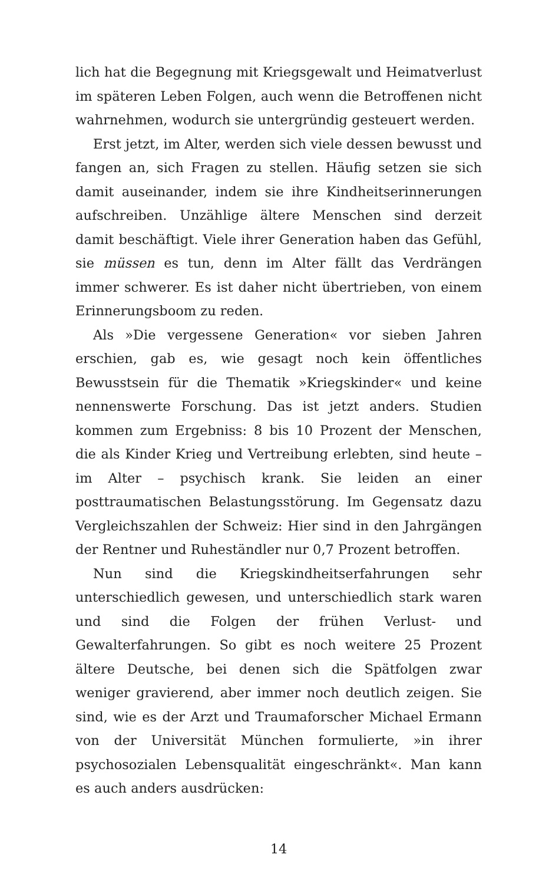lich hat die Begegnung mit Kriegsgewalt und Heimatverlust im späteren Leben Folgen, auch wenn die Betroffenen nicht wahrnehmen, wodurch sie untergründig gesteuert werden.
Erst jetzt, im Alter, werden sich viele dessen bewusst und fangen an, sich Fragen zu stellen. Häufig setzen sie sich damit auseinander, indem sie ihre Kindheitserinnerungen aufschreiben. Unzählige ältere Menschen sind derzeit damit beschäftigt. Viele ihrer Generation haben das Gefühl, sie müssen es tun, denn im Alter fällt das Verdrängen immer schwerer. Es ist daher nicht übertrieben, von einem Erinnerungsboom zu reden.
Als »Die vergessene Generation« vor sieben Jahren erschien, gab es, wie gesagt noch kein öffentliches Bewusstsein für die Thematik »Kriegskinder« und keine nennenswerte Forschung. Das ist jetzt anders. Studien kommen zum Ergebniss: 8 bis 10 Prozent der Menschen, die als Kinder Krieg und Vertreibung erlebten, sind heute – im Alter – psychisch krank. Sie leiden an einer posttraumatischen Belastungsstörung. Im Gegensatz dazu Vergleichszahlen der Schweiz: Hier sind in den Jahrgängen der Rentner und Ruheständler nur 0,7 Prozent betroffen.
Nun sind die Kriegskindheitserfahrungen sehr unterschiedlich gewesen, und unterschiedlich stark waren und sind die Folgen der frühen Verlust- und Gewalterfahrungen. So gibt es noch weitere 25 Prozent ältere Deutsche, bei denen sich die Spätfolgen zwar weniger gravierend, aber immer noch deutlich zeigen. Sie sind, wie es der Arzt und Traumaforscher Michael Ermann von der Universität München formulierte, »in ihrer psychosozialen Lebensqualität eingeschränkt«. Man kann es auch anders ausdrücken:
14